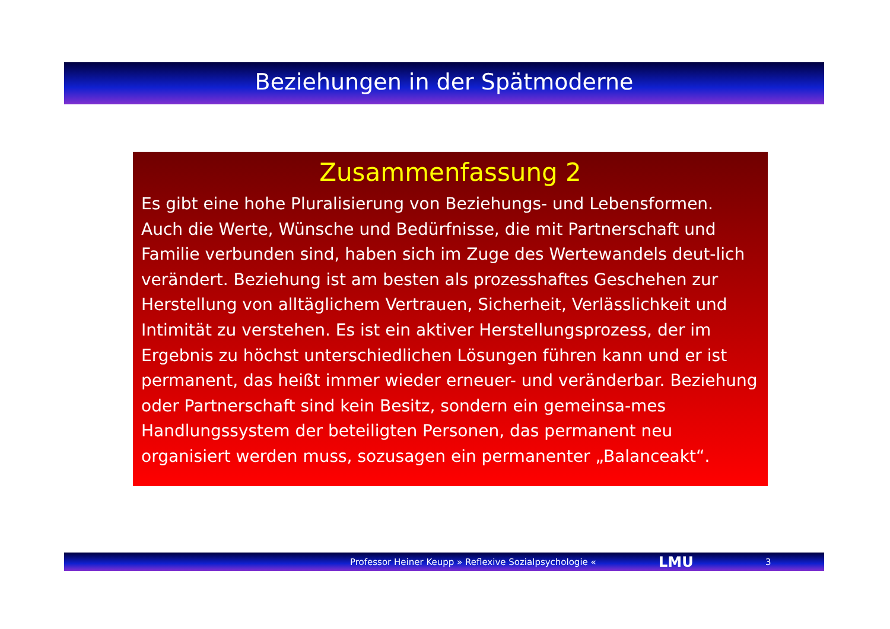Beziehungen in der Spätmoderne
Zusammenfassung 2
Es gibt eine hohe Pluralisierung von Beziehungs- und Lebensformen. Auch die Werte, Wünsche und Bedürfnisse, die mit Partnerschaft und Familie verbunden sind, haben sich im Zuge des Wertewandels deut-lich verändert. Beziehung ist am besten als prozesshaftes Geschehen zur Herstellung von alltäglichem Vertrauen, Sicherheit, Verlässlichkeit und Intimität zu verstehen. Es ist ein aktiver Herstellungsprozess, der im Ergebnis zu höchst unterschiedlichen Lösungen führen kann und er ist permanent, das heißt immer wieder erneuer- und veränderbar. Beziehung oder Partnerschaft sind kein Besitz, sondern ein gemeinsa-mes Handlungssystem der beteiligten Personen, das permanent neu organisiert werden muss, sozusagen ein permanenter „Balanceakt“.
Professor Heiner Keupp » Reflexive Sozialpsychologie « LMU 3